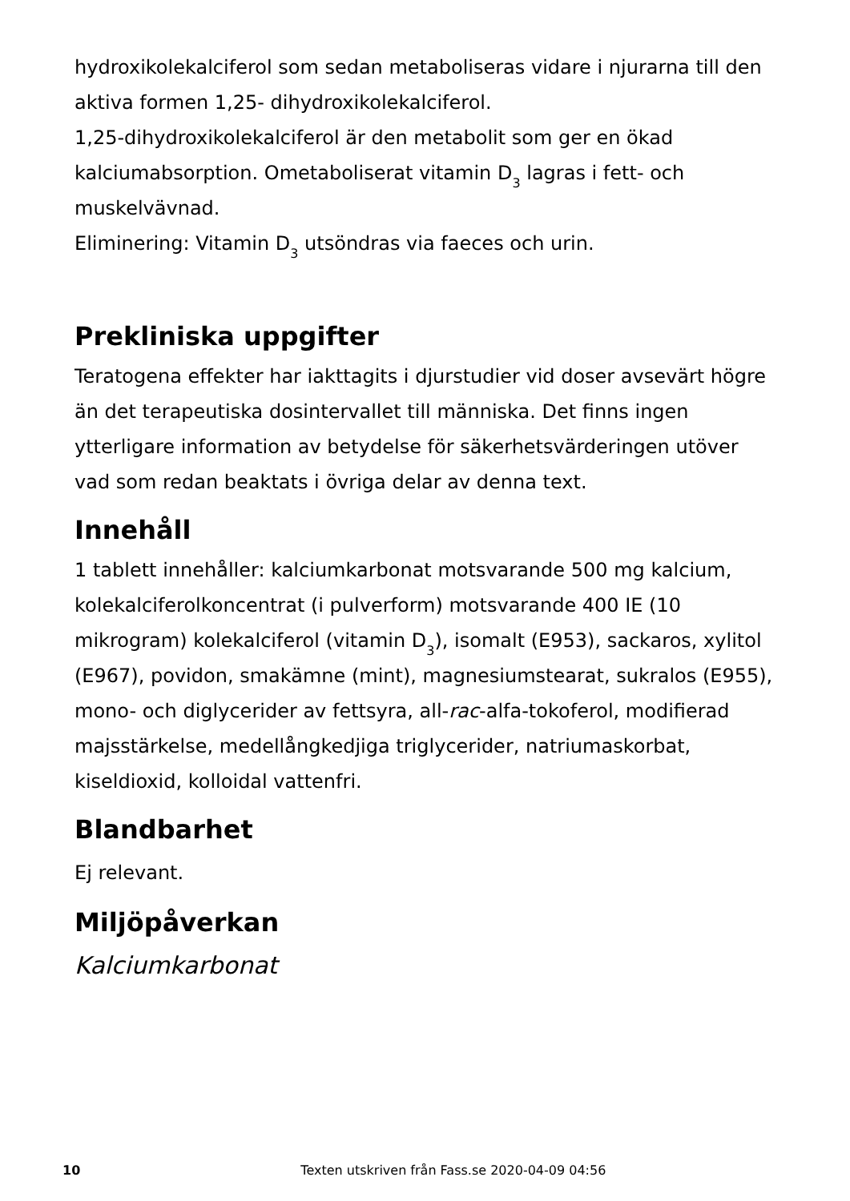hydroxikolekalciferol som sedan metaboliseras vidare i njurarna till den aktiva formen 1,25- dihydroxikolekalciferol.
1,25-dihydroxikolekalciferol är den metabolit som ger en ökad kalciumabsorption. Ometaboliserat vitamin D<sub>3</sub> lagras i fett- och muskelvävnad.
Eliminering: Vitamin D<sub>3</sub> utsöndras via faeces och urin.
Prekliniska uppgifter
Teratogena effekter har iakttagits i djurstudier vid doser avsevärt högre än det terapeutiska dosintervallet till människa. Det finns ingen ytterligare information av betydelse för säkerhetsvärderingen utöver vad som redan beaktats i övriga delar av denna text.
Innehåll
1 tablett innehåller: kalciumkarbonat motsvarande 500 mg kalcium, kolekalciferolkoncentrat (i pulverform) motsvarande 400 IE (10 mikrogram) kolekalciferol (vitamin D<sub>3</sub>), isomalt (E953), sackaros, xylitol (E967), povidon, smakämne (mint), magnesiumstearat, sukralos (E955), mono- och diglycerider av fettsyra, all-rac-alfa-tokoferol, modifierad majsstärkelse, medellångkedjiga triglycerider, natriumaskorbat, kiseldioxid, kolloidal vattenfri.
Blandbarhet
Ej relevant.
Miljöpåverkan
Kalciumkarbonat
10 Texten utskriven från Fass.se 2020-04-09 04:56